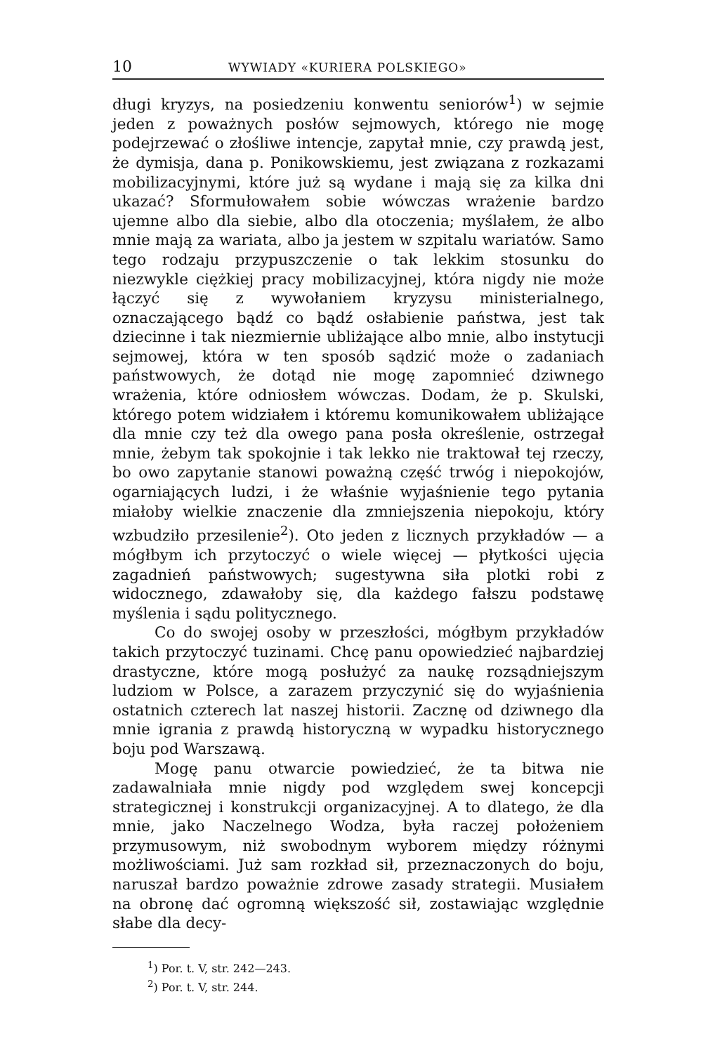10 WYWIADY «KURIERA POLSKIEGO»
długi kryzys, na posiedzeniu konwentu seniorów<sup>1</sup>) w sejmie jeden z poważnych posłów sejmowych, którego nie mogę podejrzewać o złośliwe intencje, zapytał mnie, czy prawdą jest, że dymisja, dana p. Ponikowskiemu, jest związana z rozkazami mobilizacyjnymi, które już są wydane i mają się za kilka dni ukazać? Sformułowałem sobie wówczas wrażenie bardzo ujemne albo dla siebie, albo dla otoczenia; myślałem, że albo mnie mają za wariata, albo ja jestem w szpitalu wariatów. Samo tego rodzaju przypuszczenie o tak lekkim stosunku do niezwykle ciężkiej pracy mobilizacyjnej, która nigdy nie może łączyć się z wywołaniem kryzysu ministerialnego, oznaczającego bądź co bądź osłabienie państwa, jest tak dziecinne i tak niezmiernie ubliżające albo mnie, albo instytucji sejmowej, która w ten sposób sądzić może o zadaniach państwowych, że dotąd nie mogę zapomnieć dziwnego wrażenia, które odniosłem wówczas. Dodam, że p. Skulski, którego potem widziałem i któremu komunikowałem ubliżające dla mnie czy też dla owego pana posła określenie, ostrzegał mnie, żebym tak spokojnie i tak lekko nie traktował tej rzeczy, bo owo zapytanie stanowi poważną część trwóg i niepokojów, ogarniających ludzi, i że właśnie wyjaśnienie tego pytania miałoby wielkie znaczenie dla zmniejszenia niepokoju, który wzbudziło przesilenie<sup>2</sup>). Oto jeden z licznych przykładów — a mógłbym ich przytoczyć o wiele więcej — płytkości ujęcia zagadnień państwowych; sugestywna siła plotki robi z widocznego, zdawałoby się, dla każdego fałszu podstawę myślenia i sądu politycznego.
Co do swojej osoby w przeszłości, mógłbym przykładów takich przytoczyć tuzinami. Chcę panu opowiedzieć najbardziej drastyczne, które mogą posłużyć za naukę rozsądniejszym ludziom w Polsce, a zarazem przyczynić się do wyjaśnienia ostatnich czterech lat naszej historii. Zacznę od dziwnego dla mnie igrania z prawdą historyczną w wypadku historycznego boju pod Warszawą.
Mogę panu otwarcie powiedzieć, że ta bitwa nie zadawalniała mnie nigdy pod względem swej koncepcji strategicznej i konstrukcji organizacyjnej. A to dlatego, że dla mnie, jako Naczelnego Wodza, była raczej położeniem przymusowym, niż swobodnym wyborem między różnymi możliwościami. Już sam rozkład sił, przeznaczonych do boju, naruszał bardzo poważnie zdrowe zasady strategii. Musiałem na obronę dać ogromną większość sił, zostawiając względnie słabe dla decy-
<sup>1</sup>) Por. t. V, str. 242—243.
<sup>2</sup>) Por. t. V, str. 244.